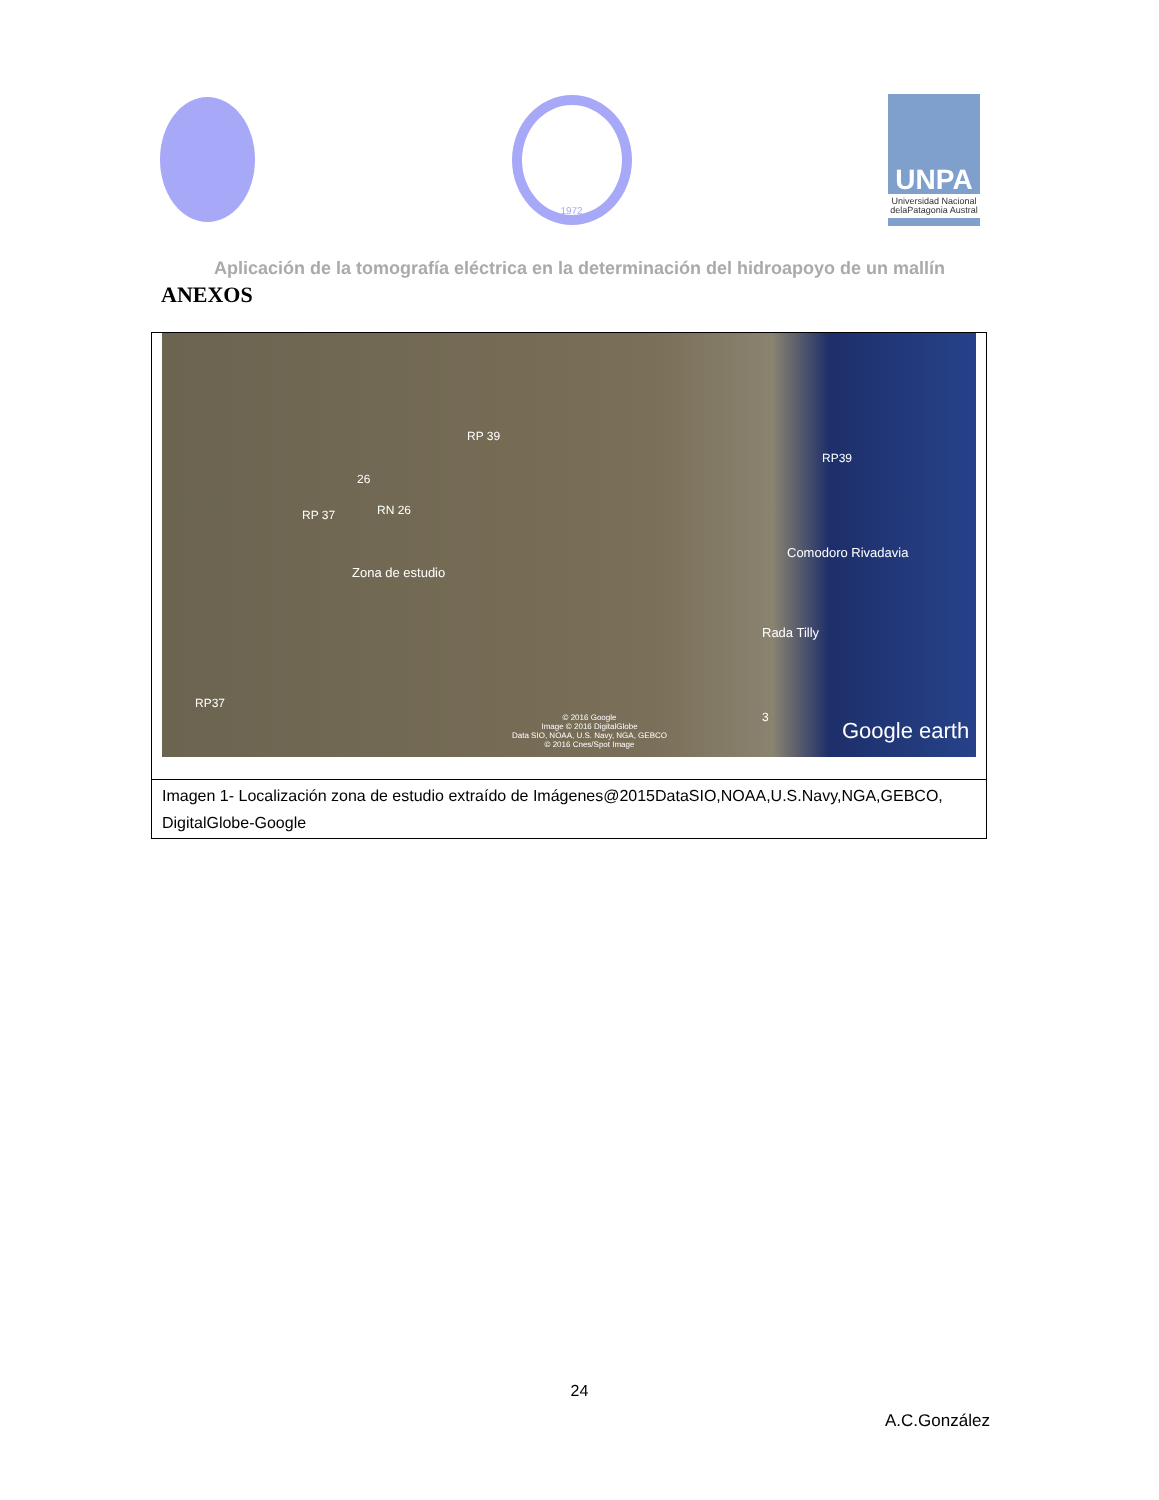1972
UNPA
Universidad Nacional delaPatagonia Austral
Aplicación de la tomografía eléctrica en la determinación del hidroapoyo de un mallín
ANEXOS
RP 39
RP39
26
RN 26 RP 37
Zona de estudio
Comodoro Rivadavia
Rada Tilly
RP37
3 © 2016 Google
Image © 2016 DigitalGlobe
Data SIO, NOAA, U.S. Navy, NGA, GEBCO
© 2016 Cnes/Spot Image
Google earth
Imagen 1- Localización zona de estudio extraído de Imágenes@2015DataSIO,NOAA,U.S.Navy,NGA,GEBCO, DigitalGlobe-Google
24
A.C.González